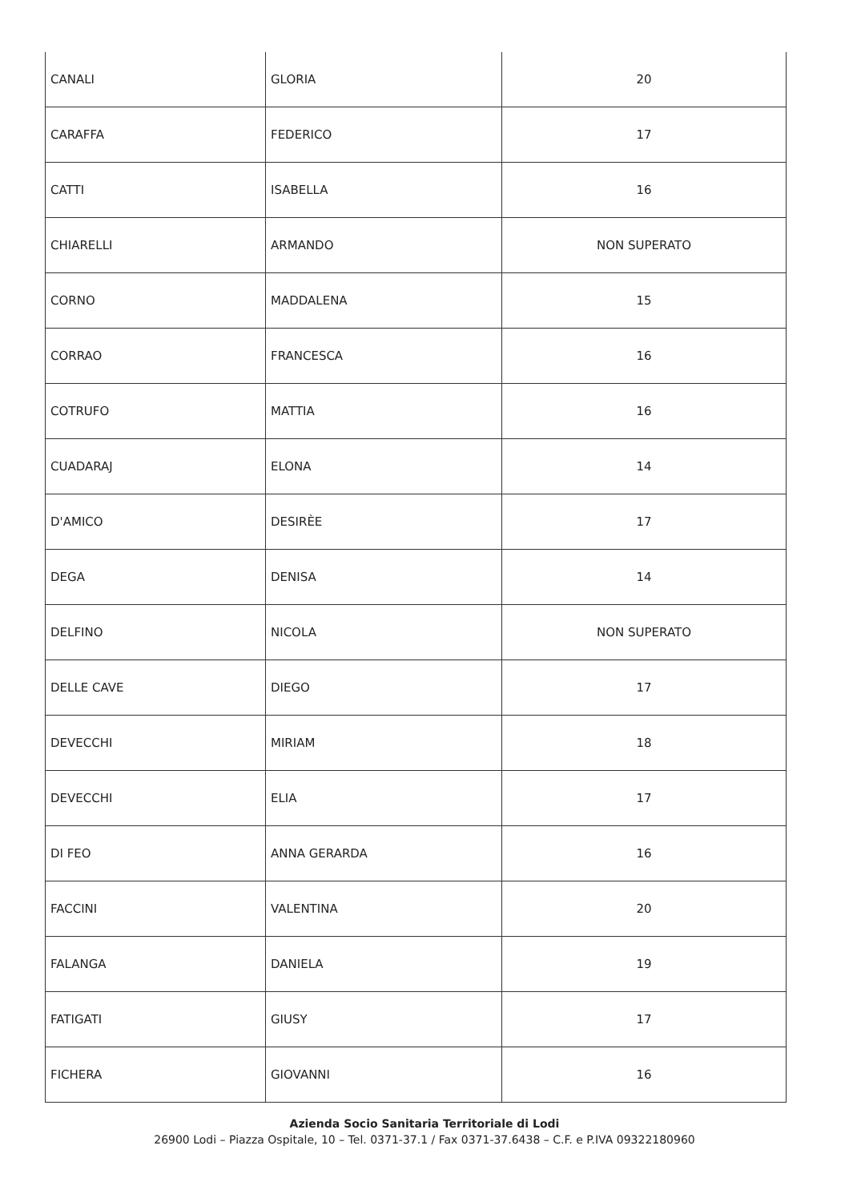| CANALI | GLORIA | 20 |
| CARAFFA | FEDERICO | 17 |
| CATTI | ISABELLA | 16 |
| CHIARELLI | ARMANDO | NON SUPERATO |
| CORNO | MADDALENA | 15 |
| CORRAO | FRANCESCA | 16 |
| COTRUFO | MATTIA | 16 |
| CUADARAJ | ELONA | 14 |
| D'AMICO | DESIRÈE | 17 |
| DEGA | DENISA | 14 |
| DELFINO | NICOLA | NON SUPERATO |
| DELLE CAVE | DIEGO | 17 |
| DEVECCHI | MIRIAM | 18 |
| DEVECCHI | ELIA | 17 |
| DI FEO | ANNA GERARDA | 16 |
| FACCINI | VALENTINA | 20 |
| FALANGA | DANIELA | 19 |
| FATIGATI | GIUSY | 17 |
| FICHERA | GIOVANNI | 16 |
Azienda Socio Sanitaria Territoriale di Lodi
26900 Lodi – Piazza Ospitale, 10 – Tel. 0371-37.1 / Fax 0371-37.6438 – C.F. e P.IVA 09322180960